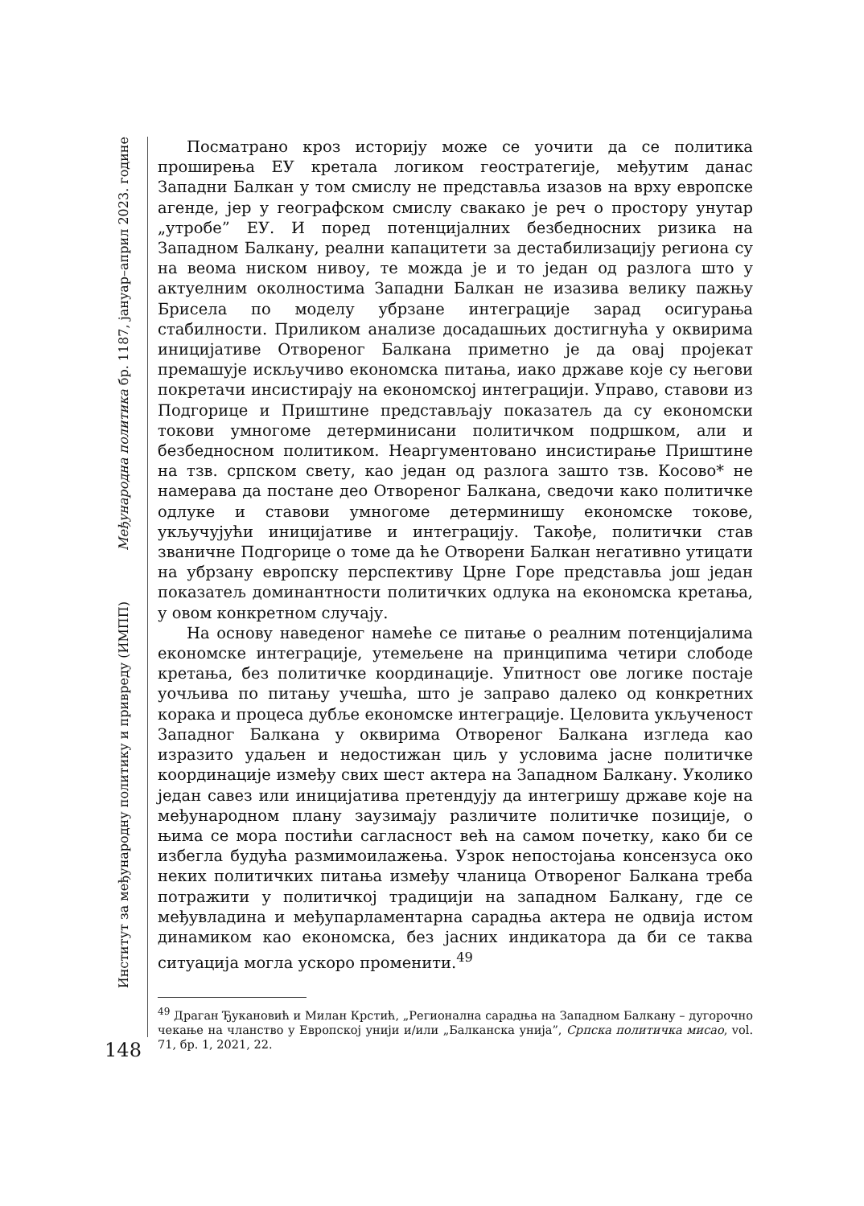Међународна политика бр. 1187, јануар–април 2023. године
Институт за међународну политику и привреду (ИМПП)
148
Посматрано кроз историју може се уочити да се политика проширења ЕУ кретала логиком геостратегије, међутим данас Западни Балкан у том смислу не представља изазов на врху европске агенде, јер у географском смислу свакако је реч о простору унутар „утробе” ЕУ. И поред потенцијалних безбедносних ризика на Западном Балкану, реални капацитети за дестабилизацију региона су на веома ниском нивоу, те можда је и то један од разлога што у актуелним околностима Западни Балкан не изазива велику пажњу Брисела по моделу убрзане интеграције зарад осигурања стабилности. Приликом анализе досадашњих достигнућа у оквирима иницијативе Отвореног Балкана приметно је да овај пројекат премашује искључиво економска питања, иако државе које су његови покретачи инсистирају на економској интеграцији. Управо, ставови из Подгорице и Приштине представљају показатељ да су економски токови умногоме детерминисани политичком подршком, али и безбедносном политиком. Неаргументовано инсистирање Приштине на тзв. српском свету, као један од разлога зашто тзв. Косово* не намерава да постане део Отвореног Балкана, сведочи како политичке одлуке и ставови умногоме детерминишу економске токове, укључујући иницијативе и интеграцију. Такође, политички став званичне Подгорице о томе да ће Отворени Балкан негативно утицати на убрзану европску перспективу Црне Горе представља још један показатељ доминантности политичких одлука на економска кретања, у овом конкретном случају.
На основу наведеног намеће се питање о реалним потенцијалима економске интеграције, утемељене на принципима четири слободе кретања, без политичке координације. Упитност ове логике постаје уочљива по питању учешћа, што је заправо далеко од конкретних корака и процеса дубље економске интеграције. Целовита укљученост Западног Балкана у оквирима Отвореног Балкана изгледа као изразито удаљен и недостижан циљ у условима јасне политичке координације између свих шест актера на Западном Балкану. Уколико један савез или иницијатива претендују да интегришу државе које на међународном плану заузимају различите политичке позиције, о њима се мора постићи сагласност већ на самом почетку, како би се избегла будућа размимоилажења. Узрок непостојања консензуса око неких политичких питања између чланица Отвореног Балкана треба потражити у политичкој традицији на западном Балкану, где се међувладина и међупарламентарна сарадња актера не одвија истом динамиком као економска, без јасних индикатора да би се таква ситуација могла ускоро променити.<sup>49</sup>
<sup>49</sup> Драган Ђукановић и Милан Крстић, „Регионална сарадња на Западном Балкану – дугорочно чекање на чланство у Европској унији и/или „Балканска унија”, Српска политичка мисао, vol. 71, бр. 1, 2021, 22.